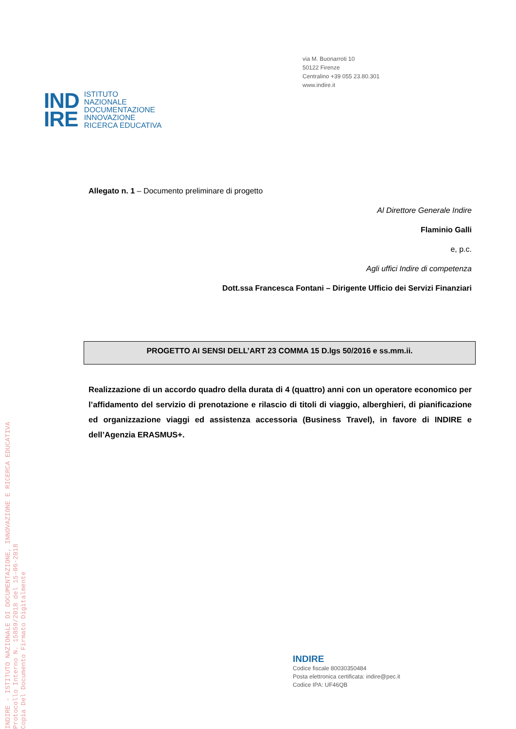INDIRE - ISTITUTO NAZIONALE DI DOCUMENTAZIONE, INNOVAZIONE E RICERCA EDUCATIVA
Protocollo Interno N. 15859/2018 del 15-06-2018
Copia Del Documento Firmato Digitalmente
via M. Buonarroti 10
50122 Firenze
Centralino +39 055 23.80.301
www.indire.it
IND
IRE
ISTITUTO
NAZIONALE
DOCUMENTAZIONE
INNOVAZIONE
RICERCA EDUCATIVA
Allegato n. 1 – Documento preliminare di progetto
Al Direttore Generale Indire
Flaminio Galli
e, p.c.
Agli uffici Indire di competenza
Dott.ssa Francesca Fontani – Dirigente Ufficio dei Servizi Finanziari
PROGETTO AI SENSI DELL’ART 23 COMMA 15 D.lgs 50/2016 e ss.mm.ii.
Realizzazione di un accordo quadro della durata di 4 (quattro) anni con un operatore economico per l’affidamento del servizio di prenotazione e rilascio di titoli di viaggio, alberghieri, di pianificazione ed organizzazione viaggi ed assistenza accessoria (Business Travel), in favore di INDIRE e dell’Agenzia ERASMUS+.
INDIRE
Codice fiscale 80030350484
Posta elettronica certificata: indire@pec.it
Codice IPA: UF46QB